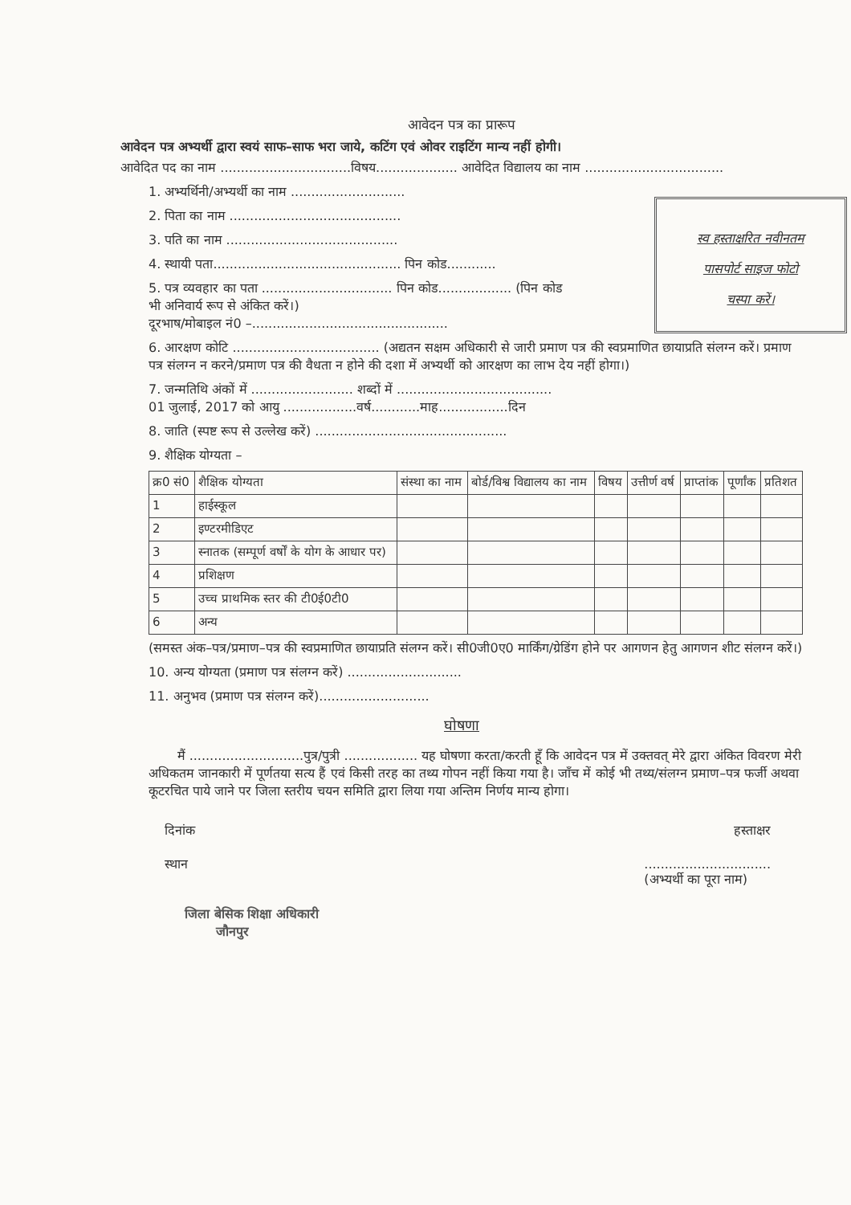आवेदन पत्र का प्रारूप
आवेदन पत्र अभ्यर्थी द्वारा स्वयं साफ–साफ भरा जाये, कटिंग एवं ओवर राइटिंग मान्य नहीं होगी।
आवेदित पद का नाम ................................विषय.................... आवेदित विद्यालय का नाम ..................................
1. अभ्यर्थिनी/अभ्यर्थी का नाम ............................
2. पिता का नाम ..........................................
3. पति का नाम ..........................................
4. स्थायी पता.............................................. पिन कोड............
5. पत्र व्यवहार का पता ................................ पिन कोड.................. (पिन कोड
भी अनिवार्य रूप से अंकित करें।)
दूरभाष/मोबाइल नं0 –................................................
6. आरक्षण कोटि .................................... (अद्यतन सक्षम अधिकारी से जारी प्रमाण पत्र की स्वप्रमाणित छायाप्रति संलग्न करें। प्रमाण पत्र संलग्न न करने/प्रमाण पत्र की वैधता न होने की दशा में अभ्यर्थी को आरक्षण का लाभ देय नहीं होगा।)
7. जन्मतिथि अंकों में ......................... शब्दों में ......................................
01 जुलाई, 2017 को आयु ..................वर्ष............माह.................दिन
8. जाति (स्पष्ट रूप से उल्लेख करें) ...............................................
9. शैक्षिक योग्यता –
| क्र0 सं0 | शैक्षिक योग्यता | संस्था का नाम | बोर्ड/विश्व विद्यालय का नाम | विषय | उत्तीर्ण वर्ष | प्राप्तांक | पूर्णांक | प्रतिशत |
| --- | --- | --- | --- | --- | --- | --- | --- | --- |
| 1 | हाईस्कूल | | | | | | | |
| 2 | इण्टरमीडिएट | | | | | | | |
| 3 | स्नातक (सम्पूर्ण वर्षों के योग के आधार पर) | | | | | | | |
| 4 | प्रशिक्षण | | | | | | | |
| 5 | उच्च प्राथमिक स्तर की टी0ई0टी0 | | | | | | | |
| 6 | अन्य | | | | | | | |
(समस्त अंक–पत्र/प्रमाण–पत्र की स्वप्रमाणित छायाप्रति संलग्न करें। सी0जी0ए0 मार्किंग/ग्रेडिंग होने पर आगणन हेतु आगणन शीट संलग्न करें।)
10. अन्य योग्यता (प्रमाण पत्र संलग्न करें) ............................
11. अनुभव (प्रमाण पत्र संलग्न करें)...........................
घोषणा
मैं ............................पुत्र/पुत्री .................. यह घोषणा करता/करती हूँ कि आवेदन पत्र में उक्तवत् मेरे द्वारा अंकित विवरण मेरी अधिकतम जानकारी में पूर्णतया सत्य हैं एवं किसी तरह का तथ्य गोपन नहीं किया गया है। जाँच में कोई भी तथ्य/संलग्न प्रमाण–पत्र फर्जी अथवा कूटरचित पाये जाने पर जिला स्तरीय चयन समिति द्वारा लिया गया अन्तिम निर्णय मान्य होगा।
दिनांक हस्ताक्षर
स्थान...............................
(अभ्यर्थी का पूरा नाम)
जिला बेसिक शिक्षा अधिकारी
जौनपुर
स्व हस्ताक्षरित नवीनतम
पासपोर्ट साइज फोटो
चस्पा करें।